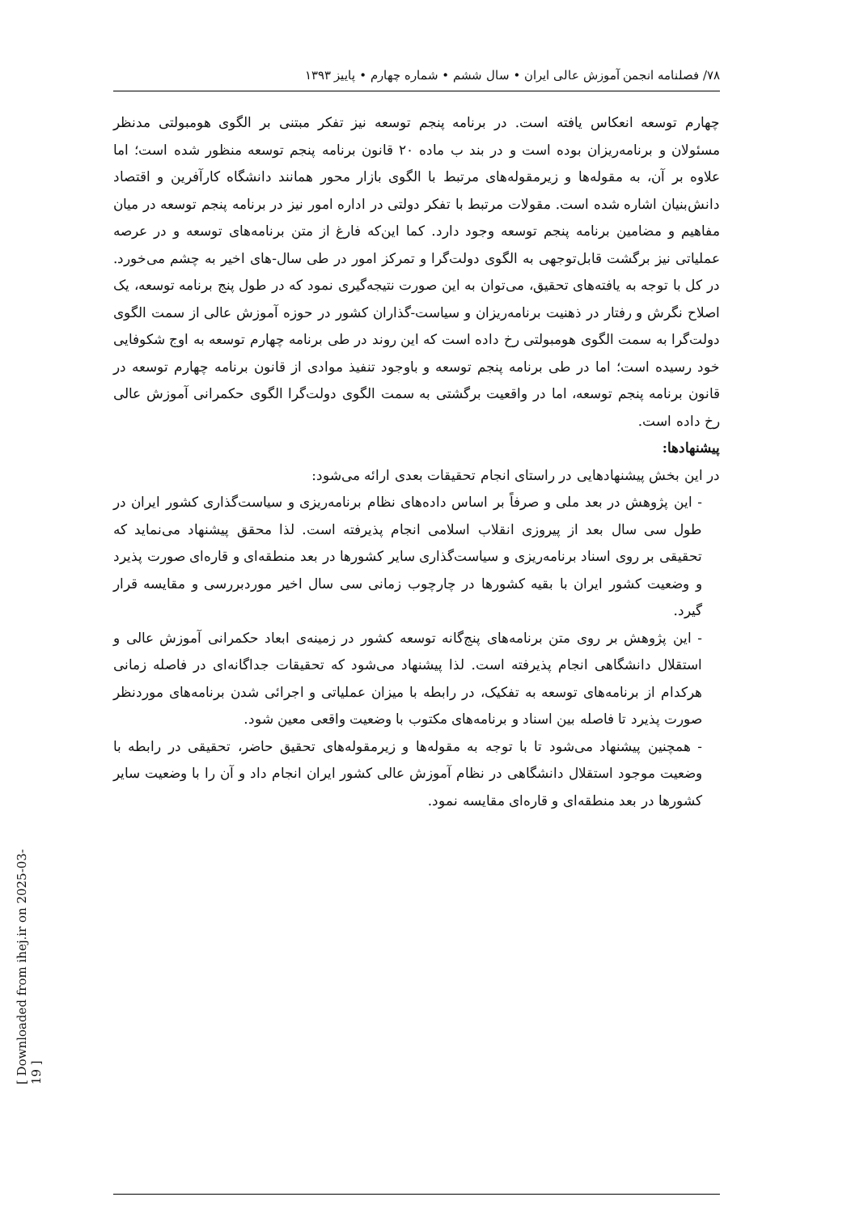۷۸/ فصلنامه انجمن آموزش عالی ایران • سال ششم • شماره چهارم • پاییز ۱۳۹۳
چهارم توسعه انعکاس یافته است. در برنامه پنجم توسعه نیز تفکر مبتنی بر الگوی هومبولتی مدنظر مسئولان و برنامه‌ریزان بوده است و در بند ب ماده ۲۰ قانون برنامه پنجم توسعه منظور شده است؛ اما علاوه بر آن، به مقوله‌ها و زیرمقوله‌های مرتبط با الگوی بازار محور همانند دانشگاه کارآفرین و اقتصاد دانش‌بنیان اشاره شده است. مقولات مرتبط با تفکر دولتی در اداره امور نیز در برنامه پنجم توسعه در میان مفاهیم و مضامین برنامه پنجم توسعه وجود دارد. کما این‌که فارغ از متن برنامه‌های توسعه و در عرصه عملیاتی نیز برگشت قابل‌توجهی به الگوی دولت‌گرا و تمرکز امور در طی سال-های اخیر به چشم می‌خورد. در کل با توجه به یافته‌های تحقیق، می‌توان به این صورت نتیجه‌گیری نمود که در طول پنج برنامه توسعه، یک اصلاح نگرش و رفتار در ذهنیت برنامه‌ریزان و سیاست-گذاران کشور در حوزه آموزش عالی از سمت الگوی دولت‌گرا به سمت الگوی هومبولتی رخ داده است که این روند در طی برنامه چهارم توسعه به اوج شکوفایی خود رسیده است؛ اما در طی برنامه پنجم توسعه و باوجود تنفیذ موادی از قانون برنامه چهارم توسعه در قانون برنامه پنجم توسعه، اما در واقعیت برگشتی به سمت الگوی دولت‌گرا الگوی حکمرانی آموزش عالی رخ داده است.
پیشنهادها:
در این بخش پیشنهادهایی در راستای انجام تحقیقات بعدی ارائه می‌شود:
- این پژوهش در بعد ملی و صرفاً بر اساس داده‌های نظام برنامه‌ریزی و سیاست‌گذاری کشور ایران در طول سی سال بعد از پیروزی انقلاب اسلامی انجام پذیرفته است. لذا محقق پیشنهاد می‌نماید که تحقیقی بر روی اسناد برنامه‌ریزی و سیاست‌گذاری سایر کشورها در بعد منطقه‌ای و قاره‌ای صورت پذیرد و وضعیت کشور ایران با بقیه کشورها در چارچوب زمانی سی سال اخیر موردبررسی و مقایسه قرار گیرد.
- این پژوهش بر روی متن برنامه‌های پنج‌گانه توسعه کشور در زمینه‌ی ابعاد حکمرانی آموزش عالی و استقلال دانشگاهی انجام پذیرفته است. لذا پیشنهاد می‌شود که تحقیقات جداگانه‌ای در فاصله زمانی هرکدام از برنامه‌های توسعه به تفکیک، در رابطه با میزان عملیاتی و اجرائی شدن برنامه‌های موردنظر صورت پذیرد تا فاصله بین اسناد و برنامه‌های مکتوب با وضعیت واقعی معین شود.
- همچنین پیشنهاد می‌شود تا با توجه به مقوله‌ها و زیرمقوله‌های تحقیق حاضر، تحقیقی در رابطه با وضعیت موجود استقلال دانشگاهی در نظام آموزش عالی کشور ایران انجام داد و آن را با وضعیت سایر کشورها در بعد منطقه‌ای و قاره‌ای مقایسه نمود.
[ Downloaded from ihej.ir on 2025-03-19 ]